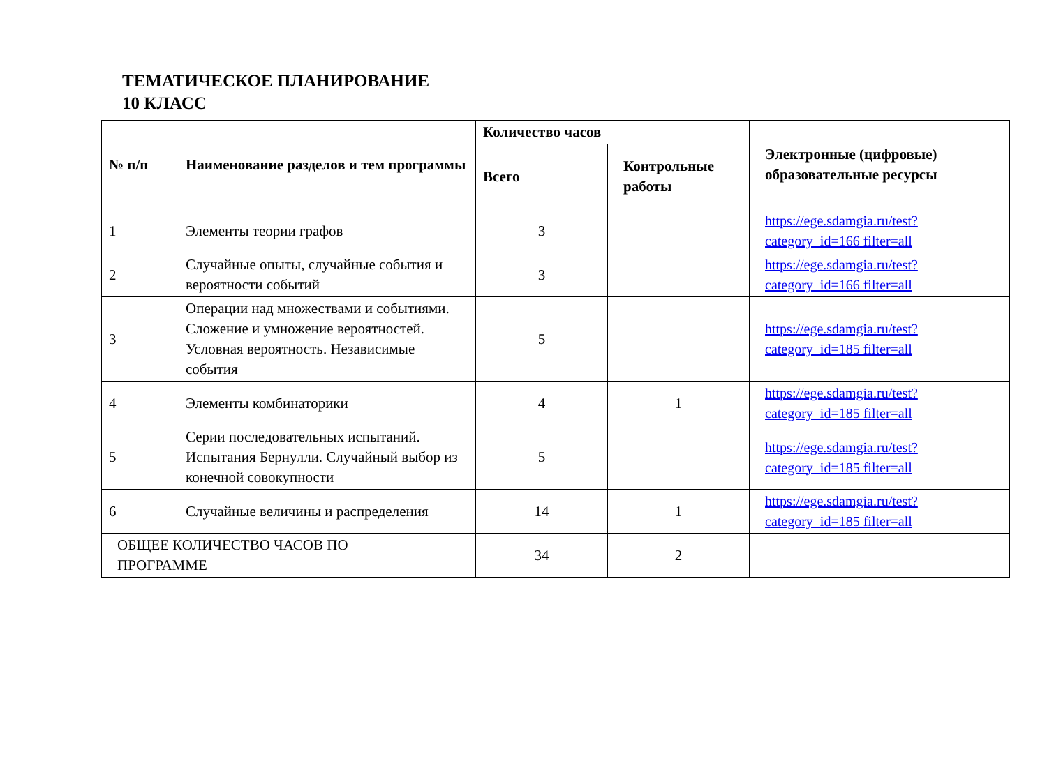ТЕМАТИЧЕСКОЕ ПЛАНИРОВАНИЕ
10 КЛАСС
| № п/п | Наименование разделов и тем программы | Количество часов | | Электронные (цифровые) образовательные ресурсы |
| --- | --- | --- | --- | --- |
| | | Всего | Контрольные работы | |
| 1 | Элементы теории графов | 3 | | https://ege.sdamgia.ru/test?category_id=166 filter=all |
| 2 | Случайные опыты, случайные события и вероятности событий | 3 | | https://ege.sdamgia.ru/test?category_id=166 filter=all |
| 3 | Операции над множествами и событиями. Сложение и умножение вероятностей. Условная вероятность. Независимые события | 5 | | https://ege.sdamgia.ru/test?category_id=185 filter=all |
| 4 | Элементы комбинаторики | 4 | 1 | https://ege.sdamgia.ru/test?category_id=185 filter=all |
| 5 | Серии последовательных испытаний. Испытания Бернулли. Случайный выбор из конечной совокупности | 5 | | https://ege.sdamgia.ru/test?category_id=185 filter=all |
| 6 | Случайные величины и распределения | 14 | 1 | https://ege.sdamgia.ru/test?category_id=185 filter=all |
| ОБЩЕЕ КОЛИЧЕСТВО ЧАСОВ ПО ПРОГРАММЕ | | 34 | 2 | |